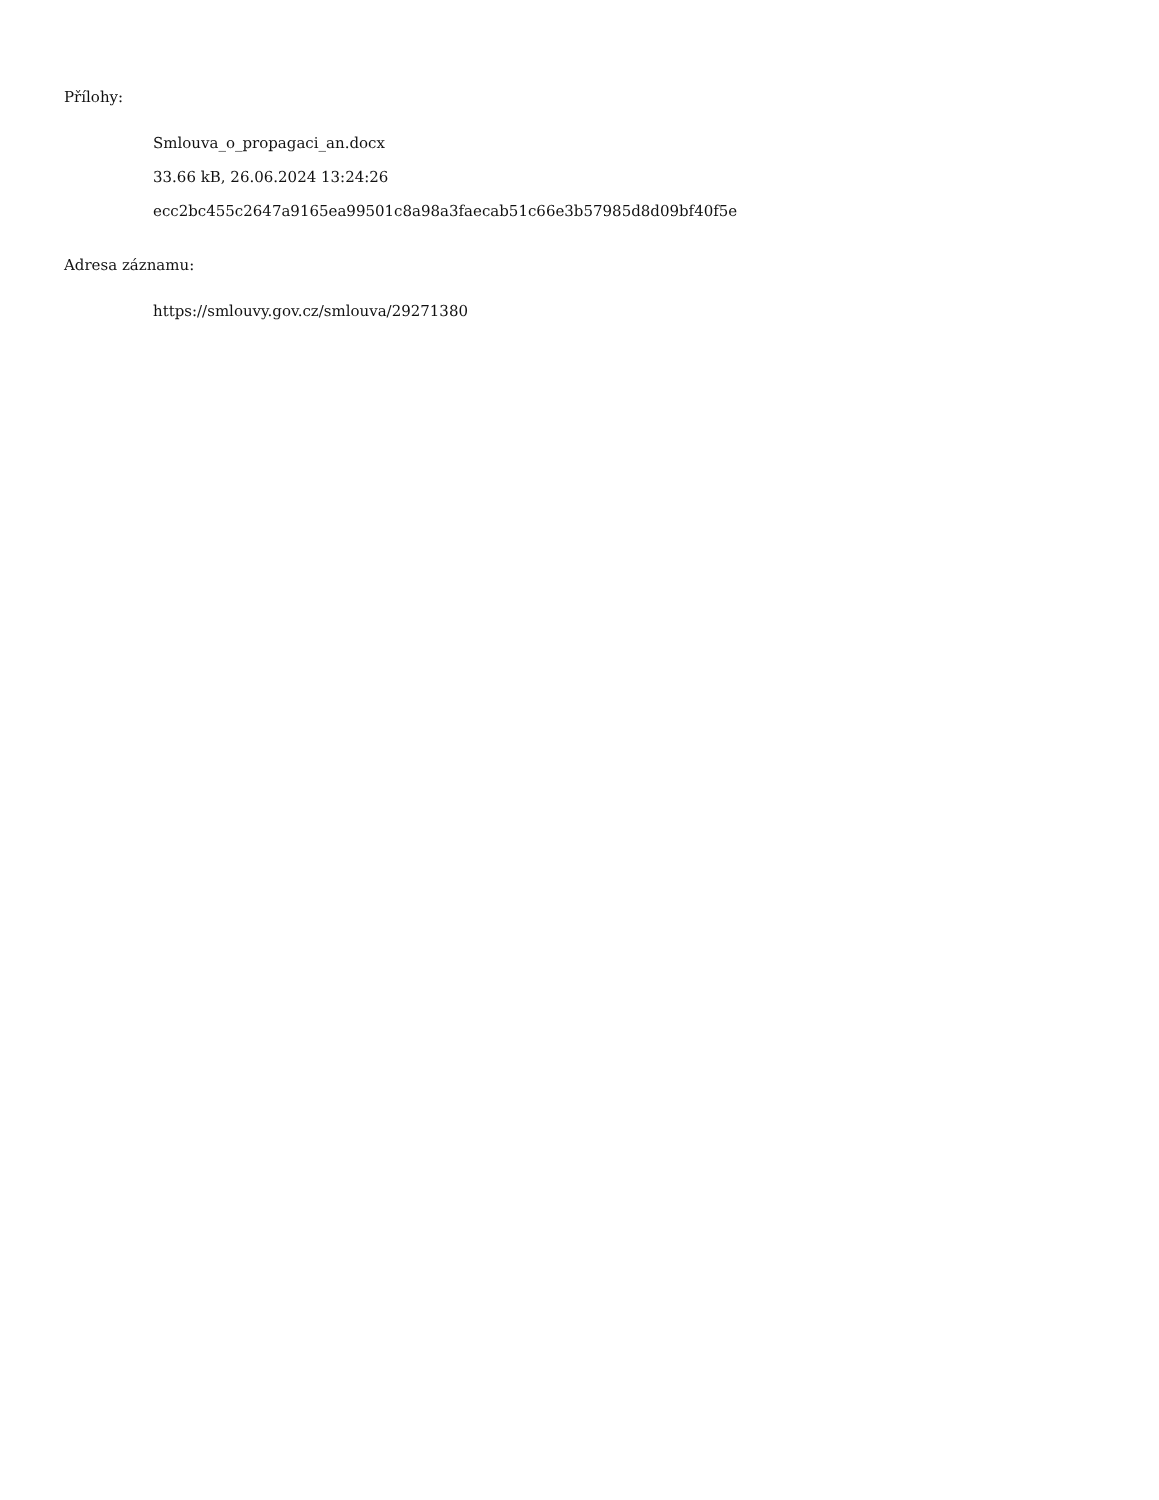Přílohy:
Smlouva_o_propagaci_an.docx
33.66 kB, 26.06.2024 13:24:26
ecc2bc455c2647a9165ea99501c8a98a3faecab51c66e3b57985d8d09bf40f5e
Adresa záznamu:
https://smlouvy.gov.cz/smlouva/29271380